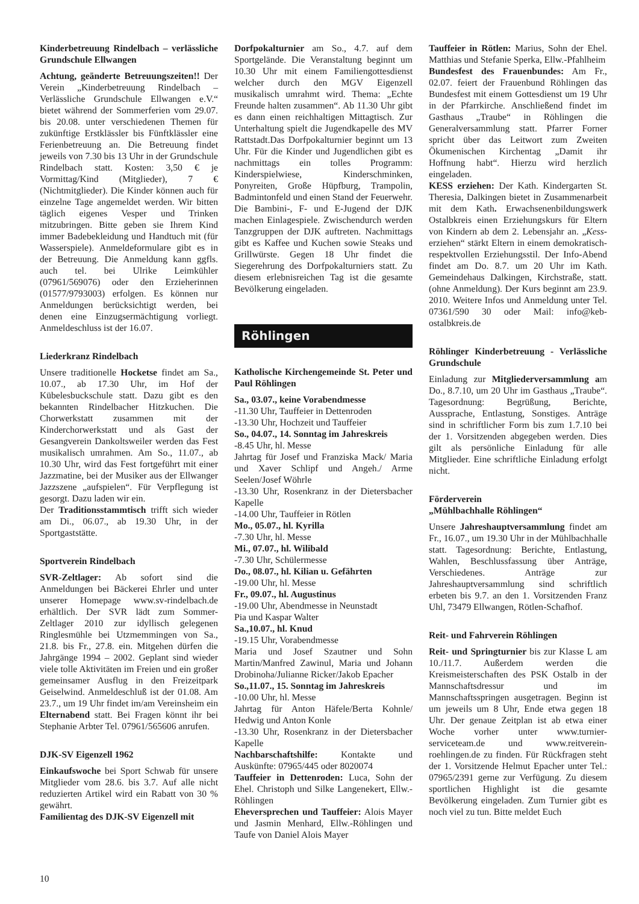Kinderbetreuung Rindelbach – verlässliche Grundschule Ellwangen
Achtung, geänderte Betreuungszeiten!! Der Verein „Kinderbetreuung Rindelbach – Verlässliche Grundschule Ellwangen e.V.“ bietet während der Sommerferien vom 29.07. bis 20.08. unter verschiedenen Themen für zukünftige Erstklässler bis Fünftklässler eine Ferienbetreuung an. Die Betreuung findet jeweils von 7.30 bis 13 Uhr in der Grundschule Rindelbach statt. Kosten: 3,50 € je Vormittag/Kind (Mitglieder), 7 € (Nichtmitglieder). Die Kinder können auch für einzelne Tage angemeldet werden. Wir bitten täglich eigenes Vesper und Trinken mitzubringen. Bitte geben sie Ihrem Kind immer Badebekleidung und Handtuch mit (für Wasserspiele). Anmeldeformulare gibt es in der Betreuung. Die Anmeldung kann ggfls. auch tel. bei Ulrike Leimkühler (07961/569076) oder den Erzieherinnen (01577/9793003) erfolgen. Es können nur Anmeldungen berücksichtigt werden, bei denen eine Einzugsermächtigung vorliegt. Anmeldeschluss ist der 16.07.
Liederkranz Rindelbach
Unsere traditionelle Hocketse findet am Sa., 10.07., ab 17.30 Uhr, im Hof der Kübelesbuckschule statt. Dazu gibt es den bekannten Rindelbacher Hitzkuchen. Die Chorwerkstatt zusammen mit der Kinderchorwerkstatt und als Gast der Gesangverein Dankoltsweiler werden das Fest musikalisch umrahmen. Am So., 11.07., ab 10.30 Uhr, wird das Fest fortgeführt mit einer Jazzmatine, bei der Musiker aus der Ellwanger Jazzszene „aufspielen“. Für Verpflegung ist gesorgt. Dazu laden wir ein.
Der Traditionsstammtisch trifft sich wieder am Di., 06.07., ab 19.30 Uhr, in der Sportgaststätte.
Sportverein Rindelbach
SVR-Zeltlager: Ab sofort sind die Anmeldungen bei Bäckerei Ehrler und unter unserer Homepage www.sv-rindelbach.de erhältlich. Der SVR lädt zum Sommer-Zeltlager 2010 zur idyllisch gelegenen Ringlesmühle bei Utzmemmingen von Sa., 21.8. bis Fr., 27.8. ein. Mitgehen dürfen die Jahrgänge 1994 – 2002. Geplant sind wieder viele tolle Aktivitäten im Freien und ein großer gemeinsamer Ausflug in den Freizeitpark Geiselwind. Anmeldeschluß ist der 01.08. Am 23.7., um 19 Uhr findet im/am Vereinsheim ein Elternabend statt. Bei Fragen könnt ihr bei Stephanie Arbter Tel. 07961/565606 anrufen.
DJK-SV Eigenzell 1962
Einkaufswoche bei Sport Schwab für unsere Mitglieder vom 28.6. bis 3.7. Auf alle nicht reduzierten Artikel wird ein Rabatt von 30 % gewährt.
Familientag des DJK-SV Eigenzell mit
Dorfpokalturnier am So., 4.7. auf dem Sportgelände. Die Veranstaltung beginnt um 10.30 Uhr mit einem Familiengottesdienst welcher durch den MGV Eigenzell musikalisch umrahmt wird. Thema: „Echte Freunde halten zusammen“. Ab 11.30 Uhr gibt es dann einen reichhaltigen Mittagtisch. Zur Unterhaltung spielt die Jugendkapelle des MV Rattstadt.Das Dorfpokalturnier beginnt um 13 Uhr. Für die Kinder und Jugendlichen gibt es nachmittags ein tolles Programm: Kinderspielwiese, Kinderschminken, Ponyreiten, Große Hüpfburg, Trampolin, Badmintonfeld und einen Stand der Feuerwehr. Die Bambini-, F- und E-Jugend der DJK machen Einlagespiele. Zwischendurch werden Tanzgruppen der DJK auftreten. Nachmittags gibt es Kaffee und Kuchen sowie Steaks und Grillwürste. Gegen 18 Uhr findet die Siegerehrung des Dorfpokalturniers statt. Zu diesem erlebnisreichen Tag ist die gesamte Bevölkerung eingeladen.
Röhlingen
Katholische Kirchengemeinde St. Peter und Paul Röhlingen
Sa., 03.07., keine Vorabendmesse
-11.30 Uhr, Tauffeier in Dettenroden
-13.30 Uhr, Hochzeit und Tauffeier
So., 04.07., 14. Sonntag im Jahreskreis
-8.45 Uhr, hl. Messe
Jahrtag für Josef und Franziska Mack/ Maria und Xaver Schlipf und Angeh./ Arme Seelen/Josef Wöhrle
-13.30 Uhr, Rosenkranz in der Dietersbacher Kapelle
-14.00 Uhr, Tauffeier in Rötlen
Mo., 05.07., hl. Kyrilla
-7.30 Uhr, hl. Messe
Mi., 07.07., hl. Wilibald
-7.30 Uhr, Schülermesse
Do., 08.07., hl. Kilian u. Gefährten
-19.00 Uhr, hl. Messe
Fr., 09.07., hl. Augustinus
-19.00 Uhr, Abendmesse in Neunstadt
Pia und Kaspar Walter
Sa.,10.07., hl. Knud
-19.15 Uhr, Vorabendmesse
Maria und Josef Szautner und Sohn Martin/Manfred Zawinul, Maria und Johann Drobinoha/Julianne Ricker/Jakob Epacher
So.,11.07., 15. Sonntag im Jahreskreis
-10.00 Uhr, hl. Messe
Jahrtag für Anton Häfele/Berta Kohnle/ Hedwig und Anton Konle
-13.30 Uhr, Rosenkranz in der Dietersbacher Kapelle
Nachbarschaftshilfe: Kontakte und Auskünfte: 07965/445 oder 8020074
Tauffeier in Dettenroden: Luca, Sohn der Ehel. Christoph und Silke Langenekert, Ellw.-Röhlingen
Eheversprechen und Tauffeier: Alois Mayer und Jasmin Menhard, Ellw.-Röhlingen und Taufe von Daniel Alois Mayer
Tauffeier in Rötlen: Marius, Sohn der Ehel. Matthias und Stefanie Sperka, Ellw.-Pfahlheim
Bundesfest des Frauenbundes: Am Fr., 02.07. feiert der Frauenbund Röhlingen das Bundesfest mit einem Gottesdienst um 19 Uhr in der Pfarrkirche. Anschließend findet im Gasthaus „Traube“ in Röhlingen die Generalversammlung statt. Pfarrer Forner spricht über das Leitwort zum Zweiten Ökumenischen Kirchentag „Damit ihr Hoffnung habt“. Hierzu wird herzlich eingeladen.
KESS erziehen: Der Kath. Kindergarten St. Theresia, Dalkingen bietet in Zusammenarbeit mit dem Kath. Erwachsenenbildungswerk Ostalbkreis einen Erziehungskurs für Eltern von Kindern ab dem 2. Lebensjahr an. „Kess-erziehen“ stärkt Eltern in einem demokratisch-respektvollen Erziehungsstil. Der Info-Abend findet am Do. 8.7. um 20 Uhr im Kath. Gemeindehaus Dalkingen, Kirchstraße, statt. (ohne Anmeldung). Der Kurs beginnt am 23.9. 2010. Weitere Infos und Anmeldung unter Tel. 07361/590 30 oder Mail: info@keb-ostalbkreis.de
Röhlinger Kinderbetreuung - Verlässliche Grundschule
Einladung zur Mitgliederversammlung am Do., 8.7.10, um 20 Uhr im Gasthaus „Traube“. Tagesordnung: Begrüßung, Berichte, Aussprache, Entlastung, Sonstiges. Anträge sind in schriftlicher Form bis zum 1.7.10 bei der 1. Vorsitzenden abgegeben werden. Dies gilt als persönliche Einladung für alle Mitglieder. Eine schriftliche Einladung erfolgt nicht.
Förderverein
„Mühlbachhalle Röhlingen“
Unsere Jahreshauptversammlung findet am Fr., 16.07., um 19.30 Uhr in der Mühlbachhalle statt. Tagesordnung: Berichte, Entlastung, Wahlen, Beschlussfassung über Anträge, Verschiedenes. Anträge zur Jahreshauptversammlung sind schriftlich erbeten bis 9.7. an den 1. Vorsitzenden Franz Uhl, 73479 Ellwangen, Rötlen-Schafhof.
Reit- und Fahrverein Röhlingen
Reit- und Springturnier bis zur Klasse L am 10./11.7. Außerdem werden die Kreismeisterschaften des PSK Ostalb in der Mannschaftsdressur und im Mannschaftsspringen ausgetragen. Beginn ist um jeweils um 8 Uhr, Ende etwa gegen 18 Uhr. Der genaue Zeitplan ist ab etwa einer Woche vorher unter www.turnier-serviceteam.de und www.reitverein-roehlingen.de zu finden. Für Rückfragen steht der 1. Vorsitzende Helmut Epacher unter Tel.: 07965/2391 gerne zur Verfügung. Zu diesem sportlichen Highlight ist die gesamte Bevölkerung eingeladen. Zum Turnier gibt es noch viel zu tun. Bitte meldet Euch
10